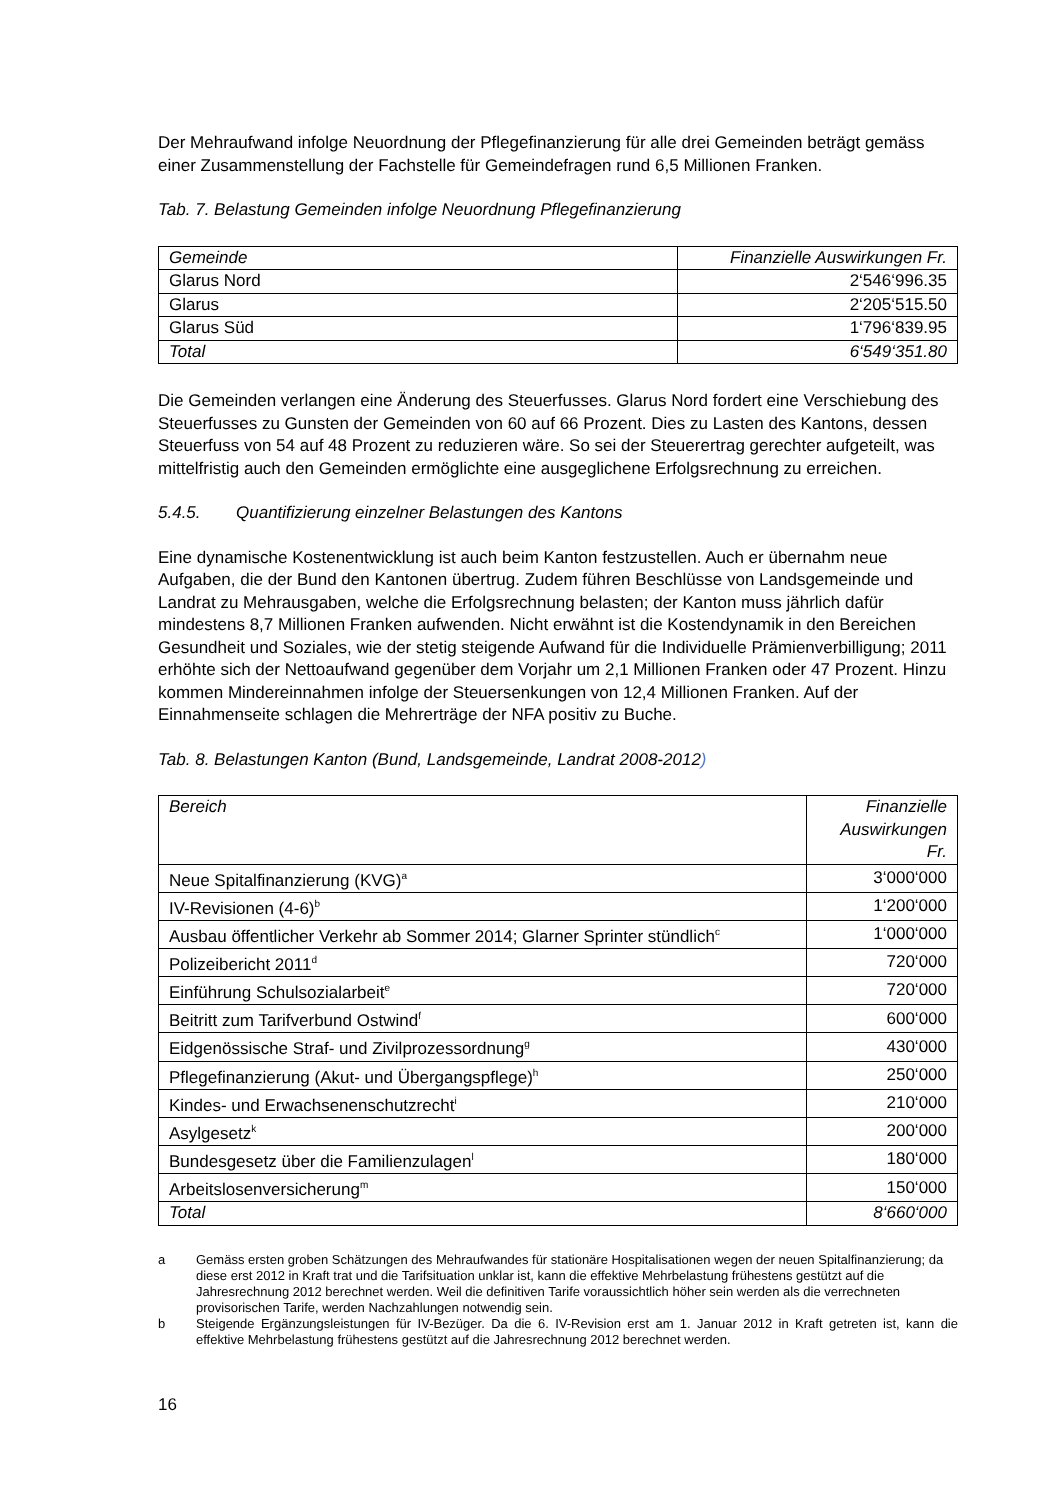Der Mehraufwand infolge Neuordnung der Pflegefinanzierung für alle drei Gemeinden beträgt gemäss einer Zusammenstellung der Fachstelle für Gemeindefragen rund 6,5 Millionen Franken.
Tab. 7. Belastung Gemeinden infolge Neuordnung Pflegefinanzierung
| Gemeinde | Finanzielle Auswirkungen Fr. |
| --- | --- |
| Glarus Nord | 2‘546‘996.35 |
| Glarus | 2‘205‘515.50 |
| Glarus Süd | 1‘796‘839.95 |
| Total | 6‘549‘351.80 |
Die Gemeinden verlangen eine Änderung des Steuerfusses. Glarus Nord fordert eine Verschiebung des Steuerfusses zu Gunsten der Gemeinden von 60 auf 66 Prozent. Dies zu Lasten des Kantons, dessen Steuerfuss von 54 auf 48 Prozent zu reduzieren wäre. So sei der Steuerertrag gerechter aufgeteilt, was mittelfristig auch den Gemeinden ermöglichte eine ausgeglichene Erfolgsrechnung zu erreichen.
5.4.5. Quantifizierung einzelner Belastungen des Kantons
Eine dynamische Kostenentwicklung ist auch beim Kanton festzustellen. Auch er übernahm neue Aufgaben, die der Bund den Kantonen übertrug. Zudem führen Beschlüsse von Landsgemeinde und Landrat zu Mehrausgaben, welche die Erfolgsrechnung belasten; der Kanton muss jährlich dafür mindestens 8,7 Millionen Franken aufwenden. Nicht erwähnt ist die Kostendynamik in den Bereichen Gesundheit und Soziales, wie der stetig steigende Aufwand für die Individuelle Prämienverbilligung; 2011 erhöhte sich der Nettoaufwand gegenüber dem Vorjahr um 2,1 Millionen Franken oder 47 Prozent. Hinzu kommen Mindereinnahmen infolge der Steuersenkungen von 12,4 Millionen Franken. Auf der Einnahmenseite schlagen die Mehrerträge der NFA positiv zu Buche.
Tab. 8. Belastungen Kanton (Bund, Landsgemeinde, Landrat 2008-2012)
| Bereich | Finanzielle Auswirkungen Fr. |
| --- | --- |
| Neue Spitalfinanzierung (KVG)<sup>a</sup> | 3‘000‘000 |
| IV-Revisionen (4-6)<sup>b</sup> | 1‘200‘000 |
| Ausbau öffentlicher Verkehr ab Sommer 2014; Glarner Sprinter stündlich<sup>c</sup> | 1‘000‘000 |
| Polizeibericht 2011<sup>d</sup> | 720‘000 |
| Einführung Schulsozialarbeit<sup>e</sup> | 720‘000 |
| Beitritt zum Tarifverbund Ostwind<sup>f</sup> | 600‘000 |
| Eidgenössische Straf- und Zivilprozessordnung<sup>g</sup> | 430‘000 |
| Pflegefinanzierung (Akut- und Übergangspflege)<sup>h</sup> | 250‘000 |
| Kindes- und Erwachsenenschutzrecht<sup>i</sup> | 210‘000 |
| Asylgesetz<sup>k</sup> | 200‘000 |
| Bundesgesetz über die Familienzulagen<sup>l</sup> | 180‘000 |
| Arbeitslosenversicherung<sup>m</sup> | 150‘000 |
| Total | 8‘660‘000 |
a Gemäss ersten groben Schätzungen des Mehraufwandes für stationäre Hospitalisationen wegen der neuen Spitalfinanzierung; da diese erst 2012 in Kraft trat und die Tarifsituation unklar ist, kann die effektive Mehrbelastung frühestens gestützt auf die Jahresrechnung 2012 berechnet werden. Weil die definitiven Tarife voraussichtlich höher sein werden als die verrechneten provisorischen Tarife, werden Nachzahlungen notwendig sein.
b Steigende Ergänzungsleistungen für IV-Bezüger. Da die 6. IV-Revision erst am 1. Januar 2012 in Kraft getreten ist, kann die effektive Mehrbelastung frühestens gestützt auf die Jahresrechnung 2012 berechnet werden.
16